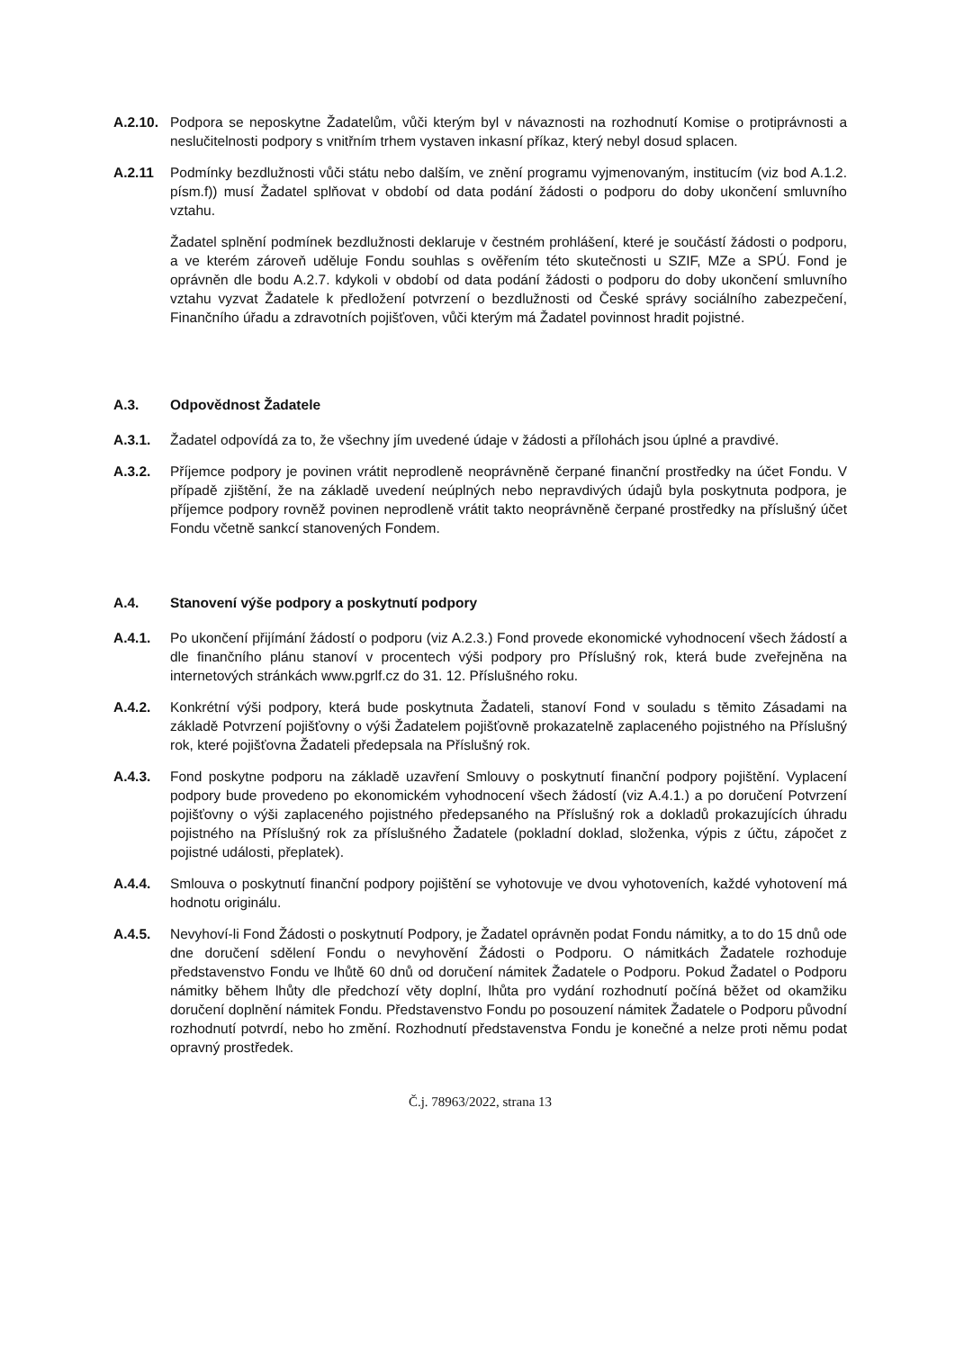A.2.10.
Podpora se neposkytne Žadatelům, vůči kterým byl v návaznosti na rozhodnutí Komise o protiprávnosti a neslučitelnosti podpory s vnitřním trhem vystaven inkasní příkaz, který nebyl dosud splacen.
A.2.11 Podmínky bezdlužnosti vůči státu nebo dalším, ve znění programu vyjmenovaným, institucím (viz bod A.1.2. písm.f)) musí Žadatel splňovat v období od data podání žádosti o podporu do doby ukončení smluvního vztahu.
Žadatel splnění podmínek bezdlužnosti deklaruje v čestném prohlášení, které je součástí žádosti o podporu, a ve kterém zároveň uděluje Fondu souhlas s ověřením této skutečnosti u SZIF, MZe a SPÚ. Fond je oprávněn dle bodu A.2.7. kdykoli v období od data podání žádosti o podporu do doby ukončení smluvního vztahu vyzvat Žadatele k předložení potvrzení o bezdlužnosti od České správy sociálního zabezpečení, Finančního úřadu a zdravotních pojišťoven, vůči kterým má Žadatel povinnost hradit pojistné.
A.3. Odpovědnost Žadatele
A.3.1. Žadatel odpovídá za to, že všechny jím uvedené údaje v žádosti a přílohách jsou úplné a pravdivé.
A.3.2. Příjemce podpory je povinen vrátit neprodleně neoprávněně čerpané finanční prostředky na účet Fondu. V případě zjištění, že na základě uvedení neúplných nebo nepravdivých údajů byla poskytnuta podpora, je příjemce podpory rovněž povinen neprodleně vrátit takto neoprávněně čerpané prostředky na příslušný účet Fondu včetně sankcí stanovených Fondem.
A.4. Stanovení výše podpory a poskytnutí podpory
A.4.1. Po ukončení přijímání žádostí o podporu (viz A.2.3.) Fond provede ekonomické vyhodnocení všech žádostí a dle finančního plánu stanoví v procentech výši podpory pro Příslušný rok, která bude zveřejněna na internetových stránkách www.pgrlf.cz do 31. 12. Příslušného roku.
A.4.2. Konkrétní výši podpory, která bude poskytnuta Žadateli, stanoví Fond v souladu s těmito Zásadami na základě Potvrzení pojišťovny o výši Žadatelem pojišťovně prokazatelně zaplaceného pojistného na Příslušný rok, které pojišťovna Žadateli předepsala na Příslušný rok.
A.4.3. Fond poskytne podporu na základě uzavření Smlouvy o poskytnutí finanční podpory pojištění. Vyplacení podpory bude provedeno po ekonomickém vyhodnocení všech žádostí (viz A.4.1.) a po doručení Potvrzení pojišťovny o výši zaplaceného pojistného předepsaného na Příslušný rok a dokladů prokazujících úhradu pojistného na Příslušný rok za příslušného Žadatele (pokladní doklad, složenka, výpis z účtu, zápočet z pojistné události, přeplatek).
A.4.4. Smlouva o poskytnutí finanční podpory pojištění se vyhotovuje ve dvou vyhotoveních, každé vyhotovení má hodnotu originálu.
A.4.5. Nevyhoví-li Fond Žádosti o poskytnutí Podpory, je Žadatel oprávněn podat Fondu námitky, a to do 15 dnů ode dne doručení sdělení Fondu o nevyhovění Žádosti o Podporu. O námitkách Žadatele rozhoduje představenstvo Fondu ve lhůtě 60 dnů od doručení námitek Žadatele o Podporu. Pokud Žadatel o Podporu námitky během lhůty dle předchozí věty doplní, lhůta pro vydání rozhodnutí počíná běžet od okamžiku doručení doplnění námitek Fondu. Představenstvo Fondu po posouzení námitek Žadatele o Podporu původní rozhodnutí potvrdí, nebo ho změní. Rozhodnutí představenstva Fondu je konečné a nelze proti němu podat opravný prostředek.
Č.j. 78963/2022, strana 13